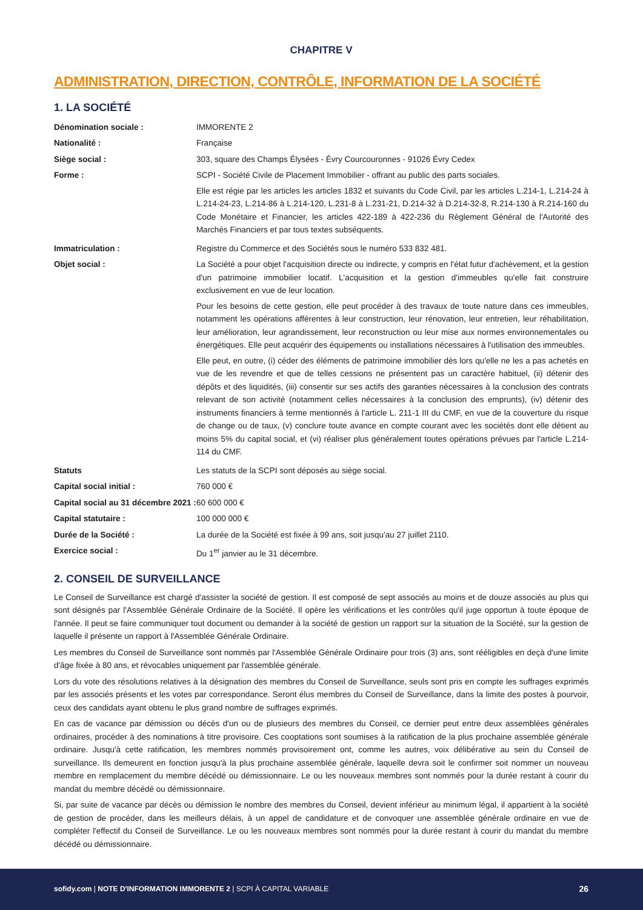CHAPITRE V
ADMINISTRATION, DIRECTION, CONTRÔLE, INFORMATION DE LA SOCIÉTÉ
1. LA SOCIÉTÉ
| Dénomination sociale : | IMMORENTE 2 |
| Nationalité : | Française |
| Siège social : | 303, square des Champs Élysées - Évry Courcouronnes - 91026 Évry Cedex |
| Forme : | SCPI - Société Civile de Placement Immobilier - offrant au public des parts sociales. Elle est régie par les articles les articles 1832 et suivants du Code Civil, par les articles L.214-1, L.214-24 à L.214-24-23, L.214-86 à L.214-120, L.231-8 à L.231-21, D.214-32 à D.214-32-8, R.214-130 à R.214-160 du Code Monétaire et Financier, les articles 422-189 à 422-236 du Règlement Général de l'Autorité des Marchés Financiers et par tous textes subséquents. |
| Immatriculation : | Registre du Commerce et des Sociétés sous le numéro 533 832 481. |
| Objet social : | La Société a pour objet l'acquisition directe ou indirecte, y compris en l'état futur d'achèvement, et la gestion d'un patrimoine immobilier locatif. L'acquisition et la gestion d'immeubles qu'elle fait construire exclusivement en vue de leur location. Pour les besoins de cette gestion, elle peut procéder à des travaux de toute nature dans ces immeubles, notamment les opérations afférentes à leur construction, leur rénovation, leur entretien, leur réhabilitation, leur amélioration, leur agrandissement, leur reconstruction ou leur mise aux normes environnementales ou énergétiques. Elle peut acquérir des équipements ou installations nécessaires à l'utilisation des immeubles. Elle peut, en outre, (i) céder des éléments de patrimoine immobilier dès lors qu'elle ne les a pas achetés en vue de les revendre et que de telles cessions ne présentent pas un caractère habituel, (ii) détenir des dépôts et des liquidités, (iii) consentir sur ses actifs des garanties nécessaires à la conclusion des contrats relevant de son activité (notamment celles nécessaires à la conclusion des emprunts), (iv) détenir des instruments financiers à terme mentionnés à l'article L. 211-1 III du CMF, en vue de la couverture du risque de change ou de taux, (v) conclure toute avance en compte courant avec les sociétés dont elle détient au moins 5% du capital social, et (vi) réaliser plus généralement toutes opérations prévues par l'article L.214-114 du CMF. |
| Statuts | Les statuts de la SCPI sont déposés au siège social. |
| Capital social initial : | 760 000 € |
| Capital social au 31 décembre 2021 : | 60 600 000 € |
| Capital statutaire : | 100 000 000 € |
| Durée de la Société : | La durée de la Société est fixée à 99 ans, soit jusqu'au 27 juillet 2110. |
| Exercice social : | Du 1<sup>er</sup> janvier au le 31 décembre. |
2. CONSEIL DE SURVEILLANCE
Le Conseil de Surveillance est chargé d'assister la société de gestion. Il est composé de sept associés au moins et de douze associés au plus qui sont désignés par l'Assemblée Générale Ordinaire de la Société. Il opère les vérifications et les contrôles qu'il juge opportun à toute époque de l'année. Il peut se faire communiquer tout document ou demander à la société de gestion un rapport sur la situation de la Société, sur la gestion de laquelle il présente un rapport à l'Assemblée Générale Ordinaire.
Les membres du Conseil de Surveillance sont nommés par l'Assemblée Générale Ordinaire pour trois (3) ans, sont rééligibles en deçà d'une limite d'âge fixée à 80 ans, et révocables uniquement par l'assemblée générale.
Lors du vote des résolutions relatives à la désignation des membres du Conseil de Surveillance, seuls sont pris en compte les suffrages exprimés par les associés présents et les votes par correspondance. Seront élus membres du Conseil de Surveillance, dans la limite des postes à pourvoir, ceux des candidats ayant obtenu le plus grand nombre de suffrages exprimés.
En cas de vacance par démission ou décès d'un ou de plusieurs des membres du Conseil, ce dernier peut entre deux assemblées générales ordinaires, procéder à des nominations à titre provisoire. Ces cooptations sont soumises à la ratification de la plus prochaine assemblée générale ordinaire. Jusqu'à cette ratification, les membres nommés provisoirement ont, comme les autres, voix délibérative au sein du Conseil de surveillance. Ils demeurent en fonction jusqu'à la plus prochaine assemblée générale, laquelle devra soit le confirmer soit nommer un nouveau membre en remplacement du membre décédé ou démissionnaire. Le ou les nouveaux membres sont nommés pour la durée restant à courir du mandat du membre décédé ou démissionnaire.
Si, par suite de vacance par décès ou démission le nombre des membres du Conseil, devient inférieur au minimum légal, il appartient à la société de gestion de procéder, dans les meilleurs délais, à un appel de candidature et de convoquer une assemblée générale ordinaire en vue de compléter l'effectif du Conseil de Surveillance. Le ou les nouveaux membres sont nommés pour la durée restant à courir du mandat du membre décédé ou démissionnaire.
sofidy.com | NOTE D'INFORMATION IMMORENTE 2 | SCPI À CAPITAL VARIABLE 26